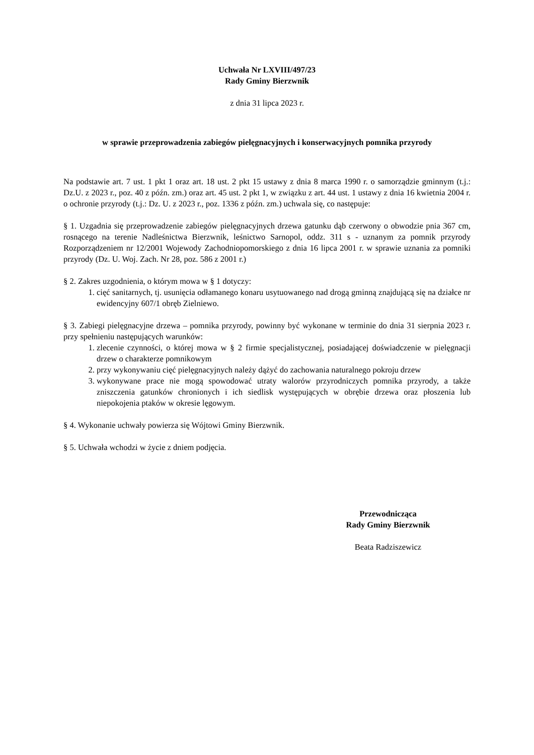Uchwała Nr LXVIII/497/23
Rady Gminy Bierzwnik
z dnia 31 lipca 2023 r.
w sprawie przeprowadzenia zabiegów pielęgnacyjnych i konserwacyjnych pomnika przyrody
Na podstawie art. 7 ust. 1 pkt 1 oraz art. 18 ust. 2 pkt 15 ustawy z dnia 8 marca 1990 r. o samorządzie gminnym (t.j.: Dz.U. z 2023 r., poz. 40 z późn. zm.) oraz art. 45 ust. 2 pkt 1, w związku z art. 44 ust. 1 ustawy z dnia 16 kwietnia 2004 r. o ochronie przyrody (t.j.: Dz. U. z 2023 r., poz. 1336 z późn. zm.) uchwala się, co następuje:
§ 1. Uzgadnia się przeprowadzenie zabiegów pielęgnacyjnych drzewa gatunku dąb czerwony o obwodzie pnia 367 cm, rosnącego na terenie Nadleśnictwa Bierzwnik, leśnictwo Sarnopol, oddz. 311 s - uznanym za pomnik przyrody Rozporządzeniem nr 12/2001 Wojewody Zachodniopomorskiego z dnia 16 lipca 2001 r. w sprawie uznania za pomniki przyrody (Dz. U. Woj. Zach. Nr 28, poz. 586 z 2001 r.)
§ 2. Zakres uzgodnienia, o którym mowa w § 1 dotyczy:
1. cięć sanitarnych, tj. usunięcia odłamanego konaru usytuowanego nad drogą gminną znajdującą się na działce nr ewidencyjny 607/1 obręb Zielniewo.
§ 3. Zabiegi pielęgnacyjne drzewa – pomnika przyrody, powinny być wykonane w terminie do dnia 31 sierpnia 2023 r. przy spełnieniu następujących warunków:
1. zlecenie czynności, o której mowa w § 2 firmie specjalistycznej, posiadającej doświadczenie w pielęgnacji drzew o charakterze pomnikowym
2. przy wykonywaniu cięć pielęgnacyjnych należy dążyć do zachowania naturalnego pokroju drzew
3. wykonywane prace nie mogą spowodować utraty walorów przyrodniczych pomnika przyrody, a także zniszczenia gatunków chronionych i ich siedlisk występujących w obrębie drzewa oraz płoszenia lub niepokojenia ptaków w okresie lęgowym.
§ 4. Wykonanie uchwały powierza się Wójtowi Gminy Bierzwnik.
§ 5. Uchwała wchodzi w życie z dniem podjęcia.
Przewodnicząca
Rady Gminy Bierzwnik
Beata Radziszewicz